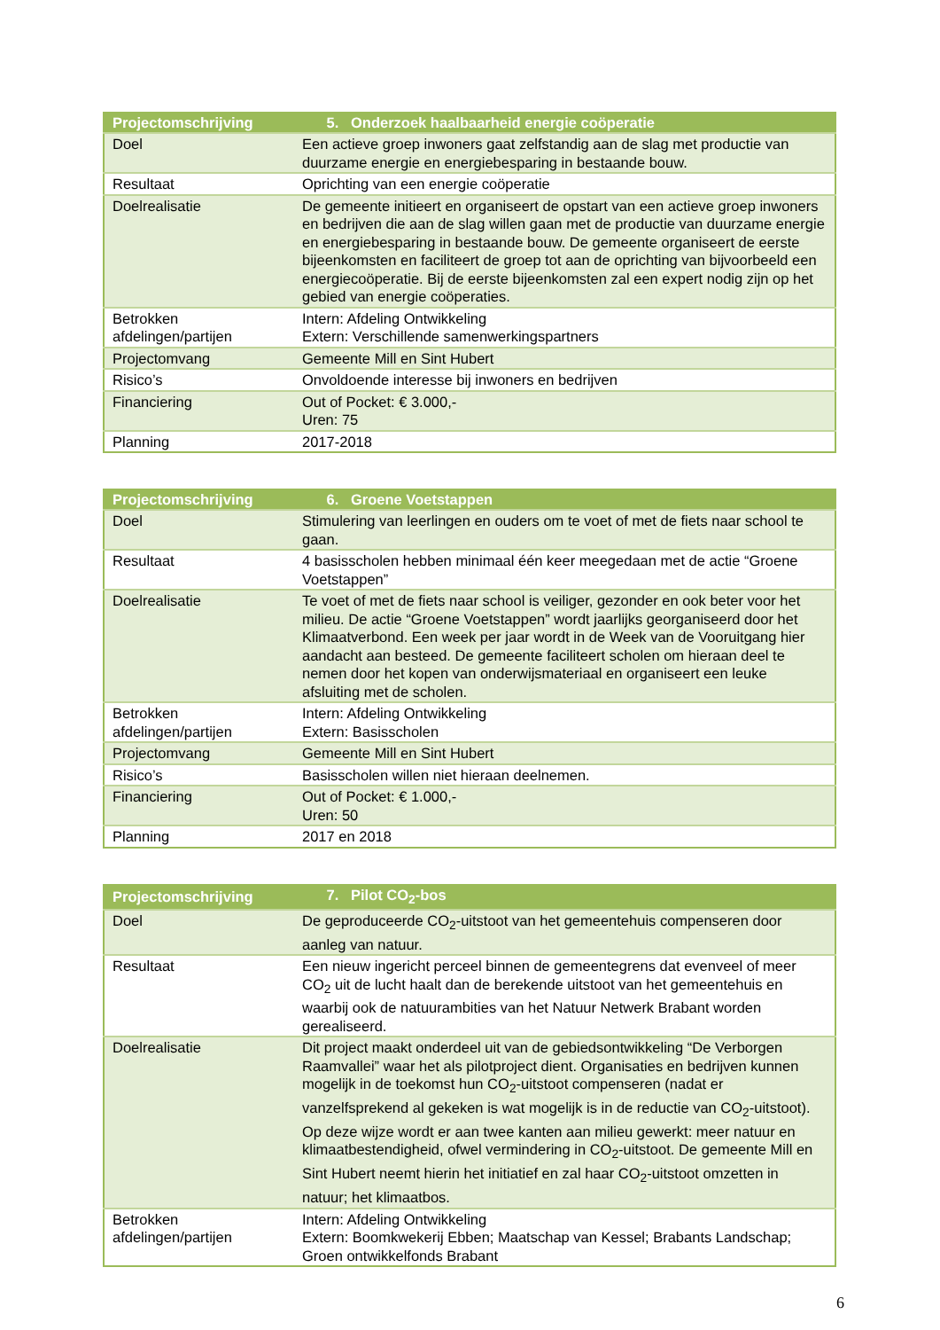| Projectomschrijving | 5. Onderzoek haalbaarheid energie coöperatie |
| --- | --- |
| Doel | Een actieve groep inwoners gaat zelfstandig aan de slag met productie van duurzame energie en energiebesparing in bestaande bouw. |
| Resultaat | Oprichting van een energie coöperatie |
| Doelrealisatie | De gemeente initieert en organiseert de opstart van een actieve groep inwoners en bedrijven die aan de slag willen gaan met de productie van duurzame energie en energiebesparing in bestaande bouw. De gemeente organiseert de eerste bijeenkomsten en faciliteert de groep tot aan de oprichting van bijvoorbeeld een energiecoöperatie. Bij de eerste bijeenkomsten zal een expert nodig zijn op het gebied van energie coöperaties. |
| Betrokken afdelingen/partijen | Intern: Afdeling Ontwikkeling Extern: Verschillende samenwerkingspartners |
| Projectomvang | Gemeente Mill en Sint Hubert |
| Risico’s | Onvoldoende interesse bij inwoners en bedrijven |
| Financiering | Out of Pocket: € 3.000,- Uren: 75 |
| Planning | 2017-2018 |
| Projectomschrijving | 6. Groene Voetstappen |
| --- | --- |
| Doel | Stimulering van leerlingen en ouders om te voet of met de fiets naar school te gaan. |
| Resultaat | 4 basisscholen hebben minimaal één keer meegedaan met de actie “Groene Voetstappen” |
| Doelrealisatie | Te voet of met de fiets naar school is veiliger, gezonder en ook beter voor het milieu. De actie “Groene Voetstappen” wordt jaarlijks georganiseerd door het Klimaatverbond. Een week per jaar wordt in de Week van de Vooruitgang hier aandacht aan besteed. De gemeente faciliteert scholen om hieraan deel te nemen door het kopen van onderwijsmateriaal en organiseert een leuke afsluiting met de scholen. |
| Betrokken afdelingen/partijen | Intern: Afdeling Ontwikkeling Extern: Basisscholen |
| Projectomvang | Gemeente Mill en Sint Hubert |
| Risico’s | Basisscholen willen niet hieraan deelnemen. |
| Financiering | Out of Pocket: € 1.000,- Uren: 50 |
| Planning | 2017 en 2018 |
| Projectomschrijving | 7. Pilot CO<sub>2</sub>-bos |
| --- | --- |
| Doel | De geproduceerde CO<sub>2</sub>-uitstoot van het gemeentehuis compenseren door aanleg van natuur. |
| Resultaat | Een nieuw ingericht perceel binnen de gemeentegrens dat evenveel of meer CO<sub>2</sub> uit de lucht haalt dan de berekende uitstoot van het gemeentehuis en waarbij ook de natuurambities van het Natuur Netwerk Brabant worden gerealiseerd. |
| Doelrealisatie | Dit project maakt onderdeel uit van de gebiedsontwikkeling “De Verborgen Raamvallei” waar het als pilotproject dient. Organisaties en bedrijven kunnen mogelijk in de toekomst hun CO<sub>2</sub>-uitstoot compenseren (nadat er vanzelfsprekend al gekeken is wat mogelijk is in de reductie van CO<sub>2</sub>-uitstoot). Op deze wijze wordt er aan twee kanten aan milieu gewerkt: meer natuur en klimaatbestendigheid, ofwel vermindering in CO<sub>2</sub>-uitstoot. De gemeente Mill en Sint Hubert neemt hierin het initiatief en zal haar CO<sub>2</sub>-uitstoot omzetten in natuur; het klimaatbos. |
| Betrokken afdelingen/partijen | Intern: Afdeling Ontwikkeling Extern: Boomkwekerij Ebben; Maatschap van Kessel; Brabants Landschap; Groen ontwikkelfonds Brabant |
6